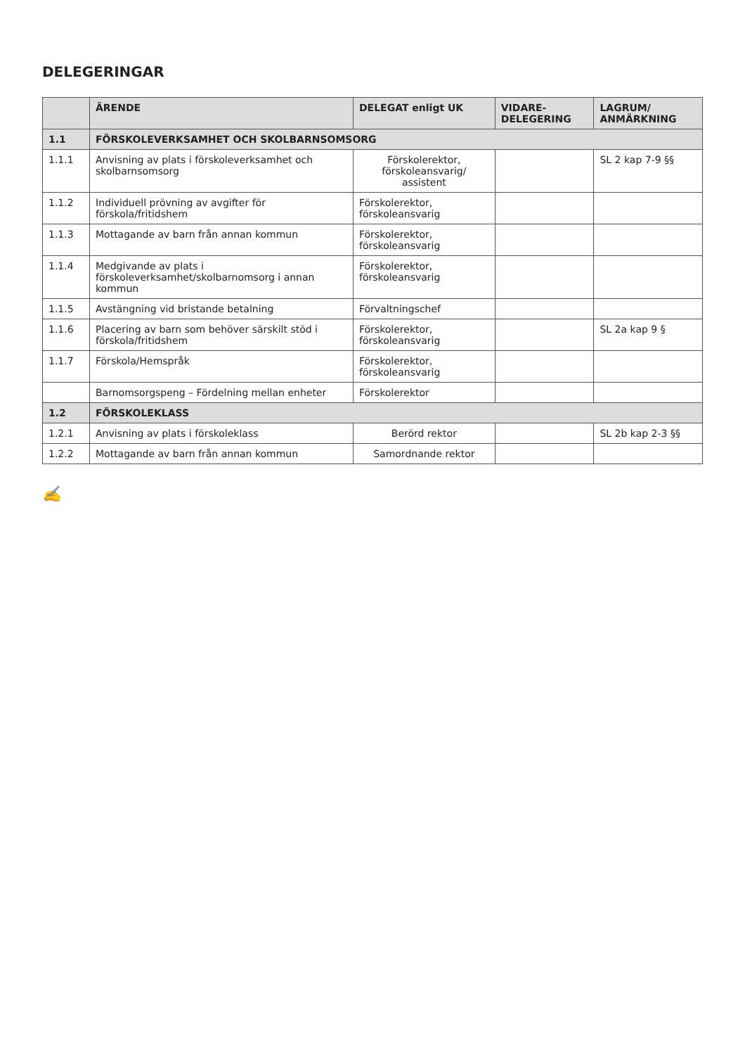DELEGERINGAR
| | ÄRENDE | DELEGAT enligt UK | VIDARE-DELEGERING | LAGRUM/ ANMÄRKNING |
| --- | --- | --- | --- | --- |
| 1.1 | FÖRSKOLEVERKSAMHET OCH SKOLBARNSOMSORG | | | |
| 1.1.1 | Anvisning av plats i förskoleverksamhet och skolbarnsomsorg | Förskolerektor, förskoleansvarig/ assistent | | SL 2 kap 7-9 §§ |
| 1.1.2 | Individuell prövning av avgifter för förskola/fritidshem | Förskolerektor, förskoleansvarig | | |
| 1.1.3 | Mottagande av barn från annan kommun | Förskolerektor, förskoleansvarig | | |
| 1.1.4 | Medgivande av plats i förskoleverksamhet/skolbarnomsorg i annan kommun | Förskolerektor, förskoleansvarig | | |
| 1.1.5 | Avstängning vid bristande betalning | Förvaltningschef | | |
| 1.1.6 | Placering av barn som behöver särskilt stöd i förskola/fritidshem | Förskolerektor, förskoleansvarig | | SL 2a kap 9 § |
| 1.1.7 | Förskola/Hemspråk | Förskolerektor, förskoleansvarig | | |
| | Barnomsorgspeng – Fördelning mellan enheter | Förskolerektor | | |
| 1.2 | FÖRSKOLEKLASS | | | |
| 1.2.1 | Anvisning av plats i förskoleklass | Berörd rektor | | SL 2b kap 2-3 §§ |
| 1.2.2 | Mottagande av barn från annan kommun | Samordnande rektor | | |
✍